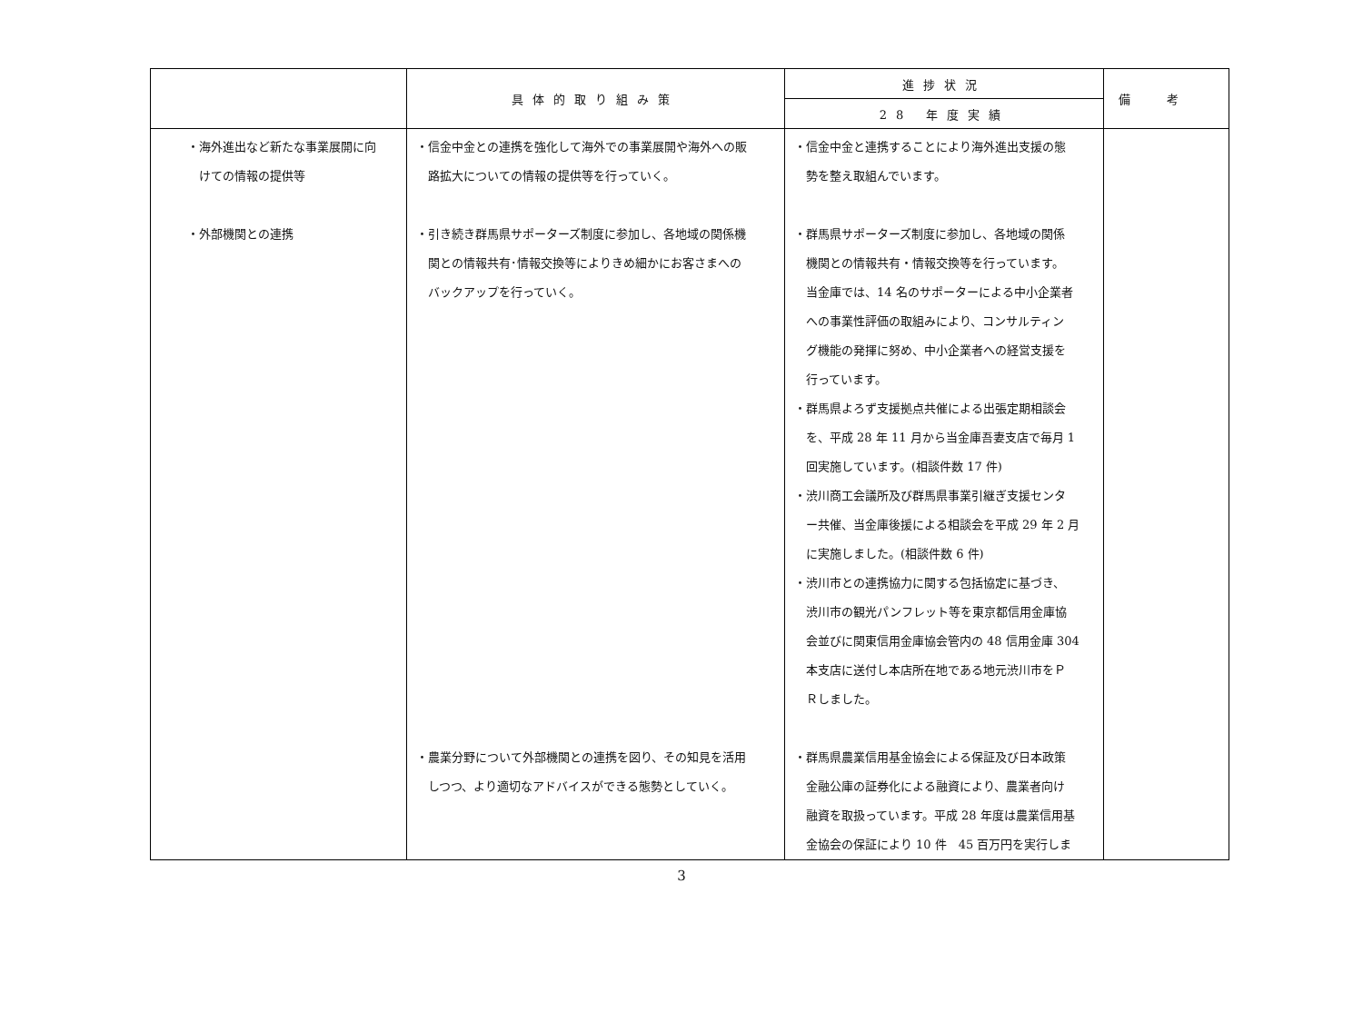| | 具体的取り組み策 | 進捗状況 | 備考 |
| --- | --- | --- | --- |
| | | 28 年度実績 | |
| ・海外進出など新たな事業展開に向 けての情報の提供等 ・外部機関との連携 | ・信金中金との連携を強化して海外での事業展開や海外への販 路拡大についての情報の提供等を行っていく。 ・引き続き群馬県サポーターズ制度に参加し、各地域の関係機 関との情報共有･情報交換等によりきめ細かにお客さまへの バックアップを行っていく。 ・農業分野について外部機関との連携を図り、その知見を活用 しつつ、より適切なアドバイスができる態勢としていく。 | ・信金中金と連携することにより海外進出支援の態 勢を整え取組んでいます。 ・群馬県サポーターズ制度に参加し、各地域の関係 機関との情報共有・情報交換等を行っています。 当金庫では、14 名のサポーターによる中小企業者 への事業性評価の取組みにより、コンサルティン グ機能の発揮に努め、中小企業者への経営支援を 行っています。 ・群馬県よろず支援拠点共催による出張定期相談会 を、平成 28 年 11 月から当金庫吾妻支店で毎月 1 回実施しています。(相談件数 17 件) ・渋川商工会議所及び群馬県事業引継ぎ支援センタ ー共催、当金庫後援による相談会を平成 29 年 2 月 に実施しました。(相談件数 6 件) ・渋川市との連携協力に関する包括協定に基づき、 渋川市の観光パンフレット等を東京都信用金庫協 会並びに関東信用金庫協会管内の 48 信用金庫 304 本支店に送付し本店所在地である地元渋川市をＰ Ｒしました。 ・群馬県農業信用基金協会による保証及び日本政策 金融公庫の証券化による融資により、農業者向け 融資を取扱っています。平成 28 年度は農業信用基 金協会の保証により 10 件 45 百万円を実行しま | |
3